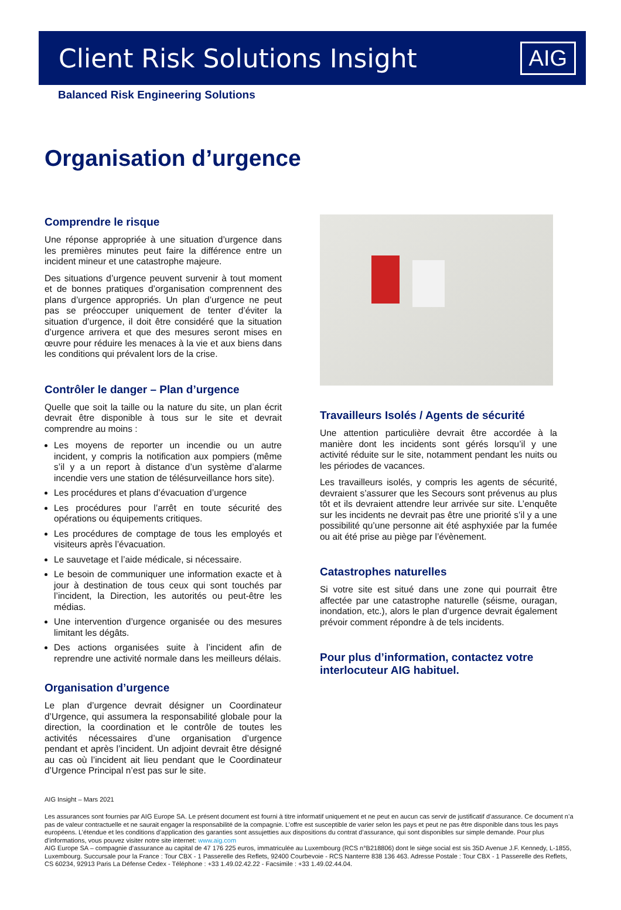Client Risk Solutions Insight
AIG
Balanced Risk Engineering Solutions
Organisation d’urgence
Comprendre le risque
Une réponse appropriée à une situation d’urgence dans les premières minutes peut faire la différence entre un incident mineur et une catastrophe majeure.
Des situations d’urgence peuvent survenir à tout moment et de bonnes pratiques d’organisation comprennent des plans d’urgence appropriés. Un plan d’urgence ne peut pas se préoccuper uniquement de tenter d’éviter la situation d’urgence, il doit être considéré que la situation d’urgence arrivera et que des mesures seront mises en œuvre pour réduire les menaces à la vie et aux biens dans les conditions qui prévalent lors de la crise.
Contrôler le danger – Plan d’urgence
Quelle que soit la taille ou la nature du site, un plan écrit devrait être disponible à tous sur le site et devrait comprendre au moins :
Les moyens de reporter un incendie ou un autre incident, y compris la notification aux pompiers (même s’il y a un report à distance d’un système d’alarme incendie vers une station de télésurveillance hors site).
Les procédures et plans d’évacuation d’urgence
Les procédures pour l’arrêt en toute sécurité des opérations ou équipements critiques.
Les procédures de comptage de tous les employés et visiteurs après l’évacuation.
Le sauvetage et l’aide médicale, si nécessaire.
Le besoin de communiquer une information exacte et à jour à destination de tous ceux qui sont touchés par l’incident, la Direction, les autorités ou peut-être les médias.
Une intervention d’urgence organisée ou des mesures limitant les dégâts.
Des actions organisées suite à l’incident afin de reprendre une activité normale dans les meilleurs délais.
Organisation d’urgence
Le plan d’urgence devrait désigner un Coordinateur d’Urgence, qui assumera la responsabilité globale pour la direction, la coordination et le contrôle de toutes les activités nécessaires d’une organisation d’urgence pendant et après l’incident. Un adjoint devrait être désigné au cas où l’incident ait lieu pendant que le Coordinateur d’Urgence Principal n’est pas sur le site.
Travailleurs Isolés / Agents de sécurité
Une attention particulière devrait être accordée à la manière dont les incidents sont gérés lorsqu’il y une activité réduite sur le site, notamment pendant les nuits ou les périodes de vacances.
Les travailleurs isolés, y compris les agents de sécurité, devraient s’assurer que les Secours sont prévenus au plus tôt et ils devraient attendre leur arrivée sur site. L’enquête sur les incidents ne devrait pas être une priorité s’il y a une possibilité qu’une personne ait été asphyxiée par la fumée ou ait été prise au piège par l’évènement.
Catastrophes naturelles
Si votre site est situé dans une zone qui pourrait être affectée par une catastrophe naturelle (séisme, ouragan, inondation, etc.), alors le plan d’urgence devrait également prévoir comment répondre à de tels incidents.
Pour plus d’information, contactez votre interlocuteur AIG habituel.
AIG Insight – Mars 2021
Les assurances sont fournies par AIG Europe SA. Le présent document est fourni à titre informatif uniquement et ne peut en aucun cas servir de justificatif d’assurance. Ce document n’a pas de valeur contractuelle et ne saurait engager la responsabilité de la compagnie. L’offre est susceptible de varier selon les pays et peut ne pas être disponible dans tous les pays européens. L’étendue et les conditions d’application des garanties sont assujetties aux dispositions du contrat d’assurance, qui sont disponibles sur simple demande. Pour plus d’informations, vous pouvez visiter notre site internet: www.aig.com
AIG Europe SA – compagnie d’assurance au capital de 47 176 225 euros, immatriculée au Luxembourg (RCS n°B218806) dont le siège social est sis 35D Avenue J.F. Kennedy, L-1855, Luxembourg. Succursale pour la France : Tour CBX - 1 Passerelle des Reflets, 92400 Courbevoie - RCS Nanterre 838 136 463. Adresse Postale : Tour CBX - 1 Passerelle des Reflets, CS 60234, 92913 Paris La Défense Cedex - Téléphone : +33 1.49.02.42.22 - Facsimile : +33 1.49.02.44.04.